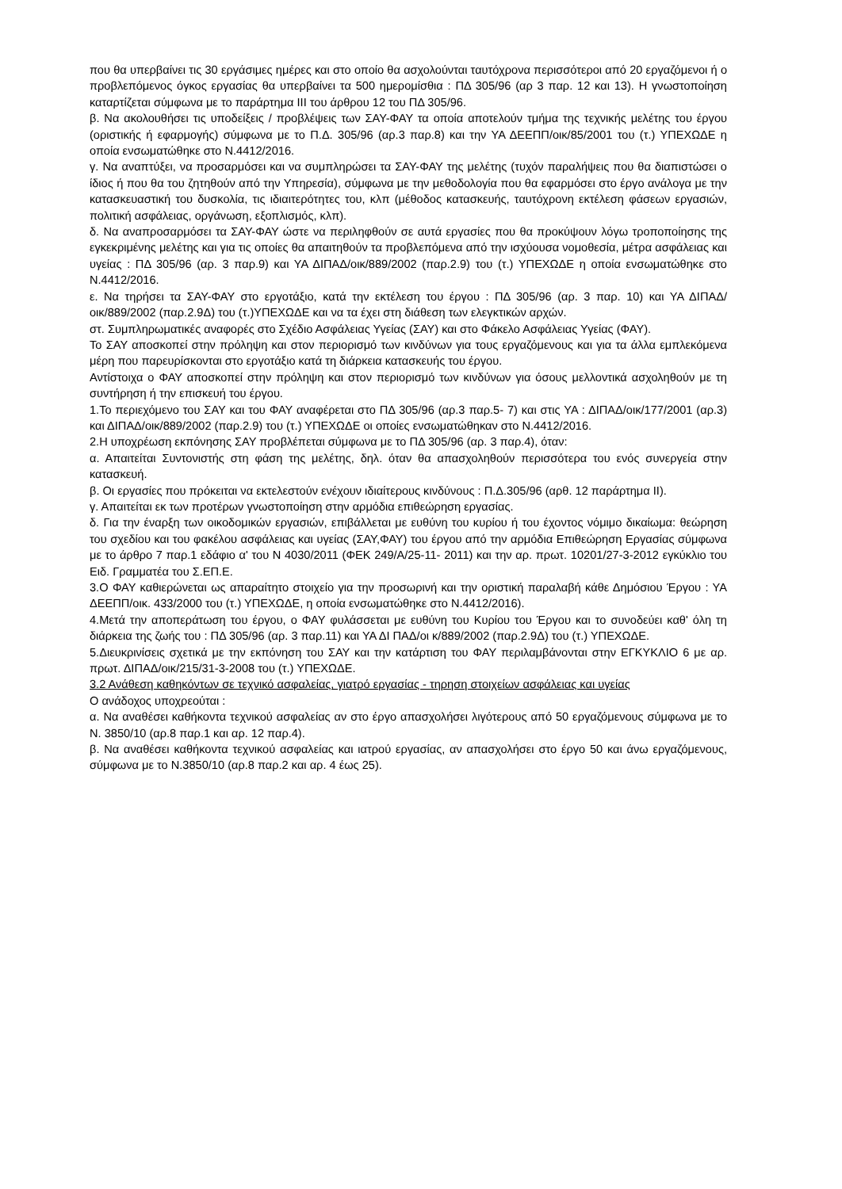που θα υπερβαίνει τις 30 εργάσιμες ημέρες και στο οποίο θα ασχολούνται ταυτόχρονα περισσότεροι από 20 εργαζόμενοι ή ο προβλεπόμενος όγκος εργασίας θα υπερβαίνει τα 500 ημερομίσθια : ΠΔ 305/96 (αρ 3 παρ. 12 και 13). Η γνωστοποίηση καταρτίζεται σύμφωνα με το παράρτημα ΙΙΙ του άρθρου 12 του ΠΔ 305/96.
β. Να ακολουθήσει τις υποδείξεις / προβλέψεις των ΣΑΥ-ΦΑΥ τα οποία αποτελούν τμήμα της τεχνικής μελέτης του έργου (οριστικής ή εφαρμογής) σύμφωνα με το Π.Δ. 305/96 (αρ.3 παρ.8) και την ΥΑ ΔΕΕΠΠ/οικ/85/2001 του (τ.) ΥΠΕΧΩΔΕ η οποία ενσωματώθηκε στο Ν.4412/2016.
γ. Να αναπτύξει, να προσαρμόσει και να συμπληρώσει τα ΣΑΥ-ΦΑΥ της μελέτης (τυχόν παραλήψεις που θα διαπιστώσει ο ίδιος ή που θα του ζητηθούν από την Υπηρεσία), σύμφωνα με την μεθοδολογία που θα εφαρμόσει στο έργο ανάλογα με την κατασκευαστική του δυσκολία, τις ιδιαιτερότητες του, κλπ (μέθοδος κατασκευής, ταυτόχρονη εκτέλεση φάσεων εργασιών, πολιτική ασφάλειας, οργάνωση, εξοπλισμός, κλπ).
δ. Να αναπροσαρμόσει τα ΣΑΥ-ΦΑΥ ώστε να περιληφθούν σε αυτά εργασίες που θα προκύψουν λόγω τροποποίησης της εγκεκριμένης μελέτης και για τις οποίες θα απαιτηθούν τα προβλεπόμενα από την ισχύουσα νομοθεσία, μέτρα ασφάλειας και υγείας : ΠΔ 305/96 (αρ. 3 παρ.9) και ΥΑ ΔΙΠΑΔ/οικ/889/2002 (παρ.2.9) του (τ.) ΥΠΕΧΩΔΕ η οποία ενσωματώθηκε στο Ν.4412/2016.
ε. Να τηρήσει τα ΣΑΥ-ΦΑΥ στο εργοτάξιο, κατά την εκτέλεση του έργου : ΠΔ 305/96 (αρ. 3 παρ. 10) και ΥΑ ΔΙΠΑΔ/οικ/889/2002 (παρ.2.9Δ) του (τ.)ΥΠΕΧΩΔΕ και να τα έχει στη διάθεση των ελεγκτικών αρχών.
στ. Συμπληρωματικές αναφορές στο Σχέδιο Ασφάλειας Υγείας (ΣΑΥ) και στο Φάκελο Ασφάλειας Υγείας (ΦΑΥ).
Το ΣΑΥ αποσκοπεί στην πρόληψη και στον περιορισμό των κινδύνων για τους εργαζόμενους και για τα άλλα εμπλεκόμενα μέρη που παρευρίσκονται στο εργοτάξιο κατά τη διάρκεια κατασκευής του έργου.
Αντίστοιχα ο ΦΑΥ αποσκοπεί στην πρόληψη και στον περιορισμό των κινδύνων για όσους μελλοντικά ασχοληθούν με τη συντήρηση ή την επισκευή του έργου.
1.Το περιεχόμενο του ΣΑΥ και του ΦΑΥ αναφέρεται στο ΠΔ 305/96 (αρ.3 παρ.5- 7) και στις ΥΑ : ΔΙΠΑΔ/οικ/177/2001 (αρ.3) και ΔΙΠΑΔ/οικ/889/2002 (παρ.2.9) του (τ.) ΥΠΕΧΩΔΕ οι οποίες ενσωματώθηκαν στο Ν.4412/2016.
2.Η υποχρέωση εκπόνησης ΣΑΥ προβλέπεται σύμφωνα με το ΠΔ 305/96 (αρ. 3 παρ.4), όταν:
α. Απαιτείται Συντονιστής στη φάση της μελέτης, δηλ. όταν θα απασχοληθούν περισσότερα του ενός συνεργεία στην κατασκευή.
β. Οι εργασίες που πρόκειται να εκτελεστούν ενέχουν ιδιαίτερους κινδύνους : Π.Δ.305/96 (αρθ. 12 παράρτημα ΙΙ).
γ. Απαιτείται εκ των προτέρων γνωστοποίηση στην αρμόδια επιθεώρηση εργασίας.
δ. Για την έναρξη των οικοδομικών εργασιών, επιβάλλεται με ευθύνη του κυρίου ή του έχοντος νόμιμο δικαίωμα: θεώρηση του σχεδίου και του φακέλου ασφάλειας και υγείας (ΣΑΥ,ΦΑΥ) του έργου από την αρμόδια Επιθεώρηση Εργασίας σύμφωνα με το άρθρο 7 παρ.1 εδάφιο α' του Ν 4030/2011 (ΦΕΚ 249/Α/25-11- 2011) και την αρ. πρωτ. 10201/27-3-2012 εγκύκλιο του Ειδ. Γραμματέα του Σ.ΕΠ.Ε.
3.Ο ΦΑΥ καθιερώνεται ως απαραίτητο στοιχείο για την προσωρινή και την οριστική παραλαβή κάθε Δημόσιου Έργου : ΥΑ ΔΕΕΠΠ/οικ. 433/2000 του (τ.) ΥΠΕΧΩΔΕ, η οποία ενσωματώθηκε στο Ν.4412/2016).
4.Μετά την αποπεράτωση του έργου, ο ΦΑΥ φυλάσσεται με ευθύνη του Κυρίου του Έργου και το συνοδεύει καθ' όλη τη διάρκεια της ζωής του : ΠΔ 305/96 (αρ. 3 παρ.11) και ΥΑ ΔΙ ΠΑΔ/οι κ/889/2002 (παρ.2.9Δ) του (τ.) ΥΠΕΧΩΔΕ.
5.Διευκρινίσεις σχετικά με την εκπόνηση του ΣΑΥ και την κατάρτιση του ΦΑΥ περιλαμβάνονται στην ΕΓΚΥΚΛΙΟ 6 με αρ. πρωτ. ΔΙΠΑΔ/οικ/215/31-3-2008 του (τ.) ΥΠΕΧΩΔΕ.
3.2 Ανάθεση καθηκόντων σε τεχνικό ασφαλείας, γιατρό εργασίας - τηρηση στοιχείων ασφάλειας και υγείας
Ο ανάδοχος υποχρεούται :
α. Να αναθέσει καθήκοντα τεχνικού ασφαλείας αν στο έργο απασχολήσει λιγότερους από 50 εργαζόμενους σύμφωνα με το Ν. 3850/10 (αρ.8 παρ.1 και αρ. 12 παρ.4).
β. Να αναθέσει καθήκοντα τεχνικού ασφαλείας και ιατρού εργασίας, αν απασχολήσει στο έργο 50 και άνω εργαζόμενους, σύμφωνα με το Ν.3850/10 (αρ.8 παρ.2 και αρ. 4 έως 25).